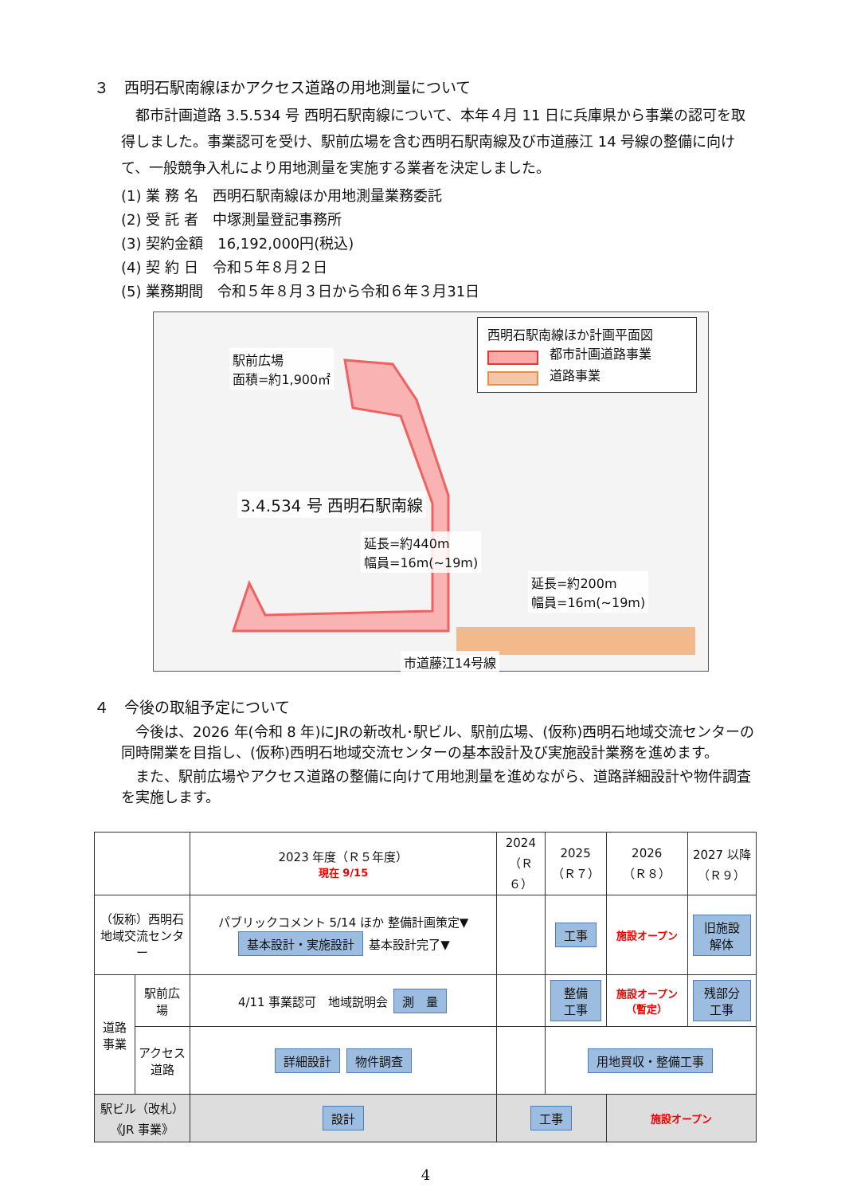３　西明石駅南線ほかアクセス道路の用地測量について
都市計画道路 3.5.534 号 西明石駅南線について、本年４月 11 日に兵庫県から事業の認可を取得しました。事業認可を受け、駅前広場を含む西明石駅南線及び市道藤江 14 号線の整備に向けて、一般競争入札により用地測量を実施する業者を決定しました。
(1) 業 務 名　西明石駅南線ほか用地測量業務委託
(2) 受 託 者　中塚測量登記事務所
(3) 契約金額　16,192,000円(税込)
(4) 契 約 日　令和５年８月２日
(5) 業務期間　令和５年８月３日から令和６年３月31日
西明石駅南線ほか計画平面図
都市計画道路事業
道路事業
駅前広場
面積=約1,900㎡
3.4.534 号 西明石駅南線
延長=約440m
幅員=16m(~19m)
延長=約200m
幅員=16m(~19m)
市道藤江14号線
４　今後の取組予定について
今後は、2026 年(令和 8 年)にJRの新改札･駅ビル、駅前広場、(仮称)西明石地域交流センターの同時開業を目指し、(仮称)西明石地域交流センターの基本設計及び実施設計業務を進めます。
また、駅前広場やアクセス道路の整備に向けて用地測量を進めながら、道路詳細設計や物件調査を実施します。
| | | 2023 年度（Ｒ５年度） 現在 9/15 | 2024 （Ｒ６） | 2025 （Ｒ７） | 2026 （Ｒ８） | 2027 以降 （Ｒ９） |
| --- | --- | --- | --- | --- | --- | --- |
| （仮称）西明石 地域交流センター | | パブリックコメント 5/14 ほか 整備計画策定▼ 基本設計・実施設計 基本設計完了▼ | | 工事 | 施設オープン | 旧施設解体 |
| 道路事業 | 駅前広場 | 4/11 事業認可 地域説明会 測 量 | | 整備工事 | 施設オープン（暫定） | 残部分工事 |
| | アクセス道路 | 詳細設計 物件調査 | | 用地買収・整備工事 | | |
| 駅ビル（改札） 《JR 事業》 | | 設計 | 工事 | | 施設オープン | |
4